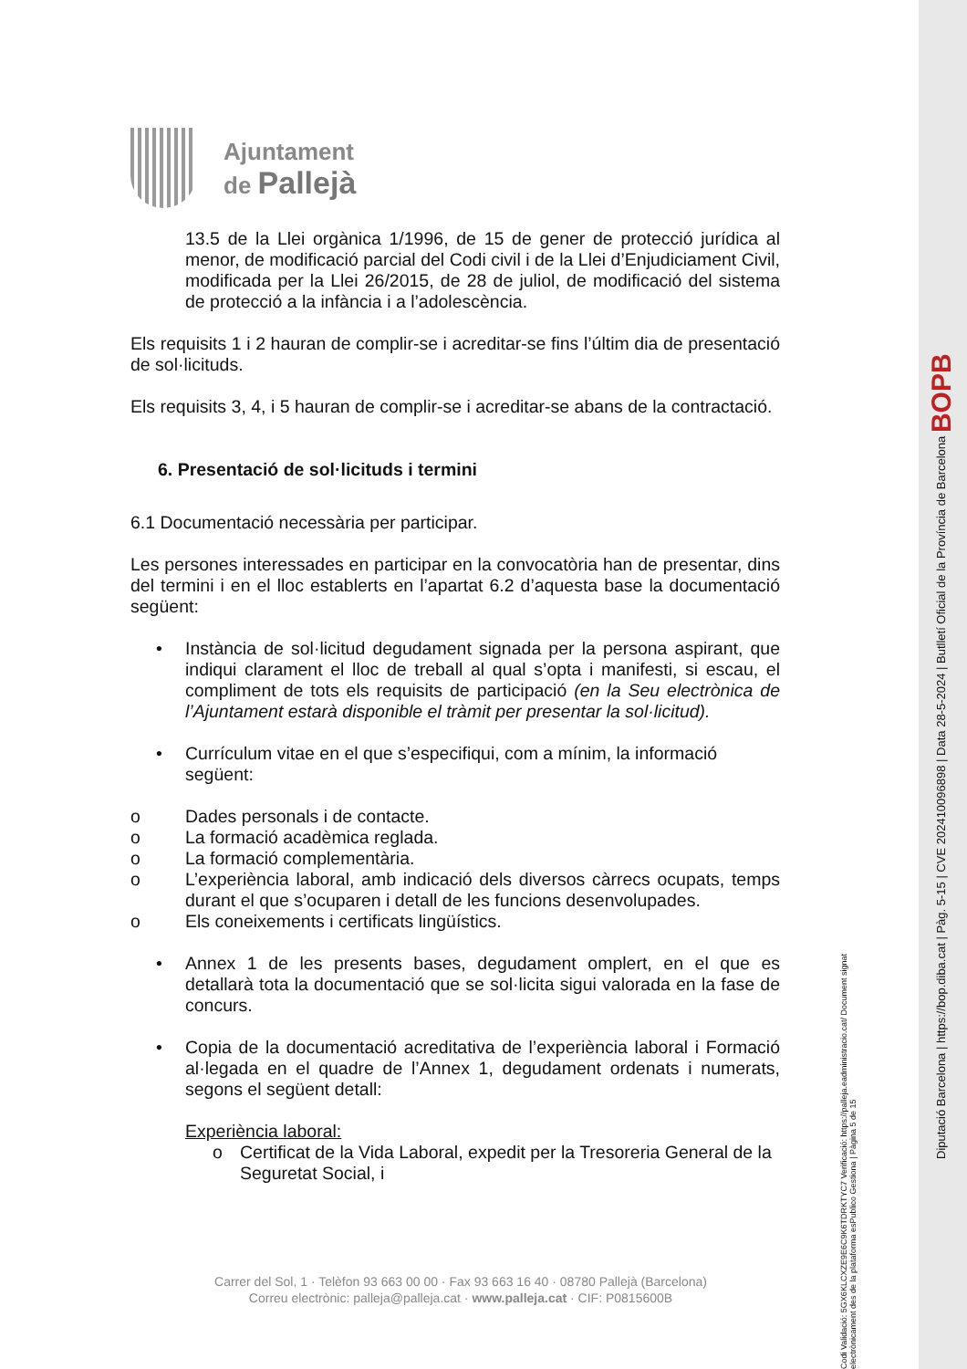Ajuntament
de Pallejà
13.5 de la Llei orgànica 1/1996, de 15 de gener de protecció jurídica al menor, de modificació parcial del Codi civil i de la Llei d’Enjudiciament Civil, modificada per la Llei 26/2015, de 28 de juliol, de modificació del sistema de protecció a la infància i a l’adolescència.
Els requisits 1 i 2 hauran de complir-se i acreditar-se fins l’últim dia de presentació de sol·licituds.
Els requisits 3, 4, i 5 hauran de complir-se i acreditar-se abans de la contractació.
6. Presentació de sol·licituds i termini
6.1 Documentació necessària per participar.
Les persones interessades en participar en la convocatòria han de presentar, dins del termini i en el lloc establerts en l’apartat 6.2 d’aquesta base la documentació següent:
• Instància de sol·licitud degudament signada per la persona aspirant, que indiqui clarament el lloc de treball al qual s’opta i manifesti, si escau, el compliment de tots els requisits de participació (en la Seu electrònica de l’Ajuntament estarà disponible el tràmit per presentar la sol·licitud).
• Currículum vitae en el que s’especifiqui, com a mínim, la informació següent:
o Dades personals i de contacte.
o La formació acadèmica reglada.
o La formació complementària.
o L’experiència laboral, amb indicació dels diversos càrrecs ocupats, temps durant el que s’ocuparen i detall de les funcions desenvolupades.
o Els coneixements i certificats lingüístics.
• Annex 1 de les presents bases, degudament omplert, en el que es detallarà tota la documentació que se sol·licita sigui valorada en la fase de concurs.
• Copia de la documentació acreditativa de l’experiència laboral i Formació al·legada en el quadre de l’Annex 1, degudament ordenats i numerats, segons el següent detall:
Experiència laboral:
o Certificat de la Vida Laboral, expedit per la Tresoreria General de la Seguretat Social, i
Carrer del Sol, 1 · Telèfon 93 663 00 00 · Fax 93 663 16 40 · 08780 Pallejà (Barcelona)
Correu electrònic: palleja@palleja.cat · www.palleja.cat · CIF: P0815600B
Codi Validació: 5GX6KLCXZE9E6C9K6TDRKTYC7 Verificació: https://palleja.eadministracio.cat/ Document signat electrònicament des de la plataforma esPublico Gestiona | Pàgina 5 de 15
Diputació Barcelona | https://bop.diba.cat | Pàg. 5-15 | CVE 202410096898 | Data 28-5-2024 | Butlletí Oficial de la Província de Barcelona BOPB